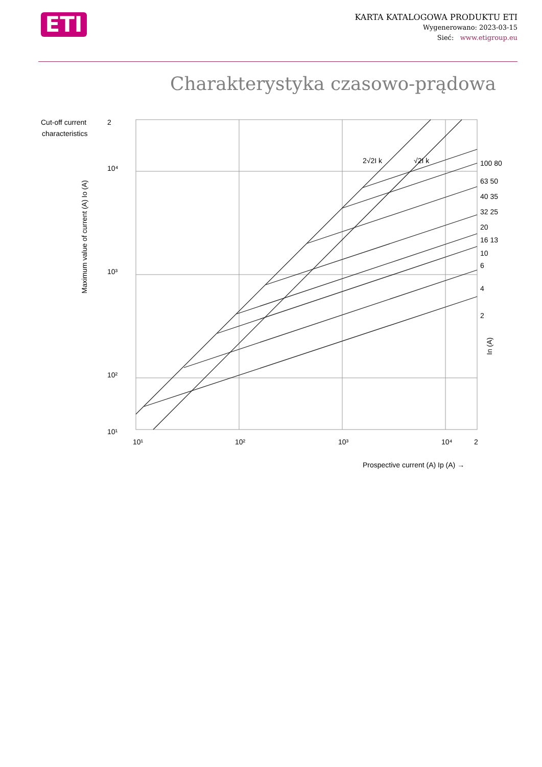ETI
KARTA KATALOGOWA PRODUKTU ETI
Wygenerowano: 2023-03-15
Sieć: www.etigroup.eu
Charakterystyka czasowo-prądowa
Cut-off current
characteristics
2
10⁴
10³
10²
10¹
10¹
10²
10³
10⁴
2
100 80
63 50
40 35
32 25
20
16 13
10
6
4
2
2√2I k
√2I k
Prospective current (A) Ip (A) →
Maximum value of current (A) Io (A)
In (A)